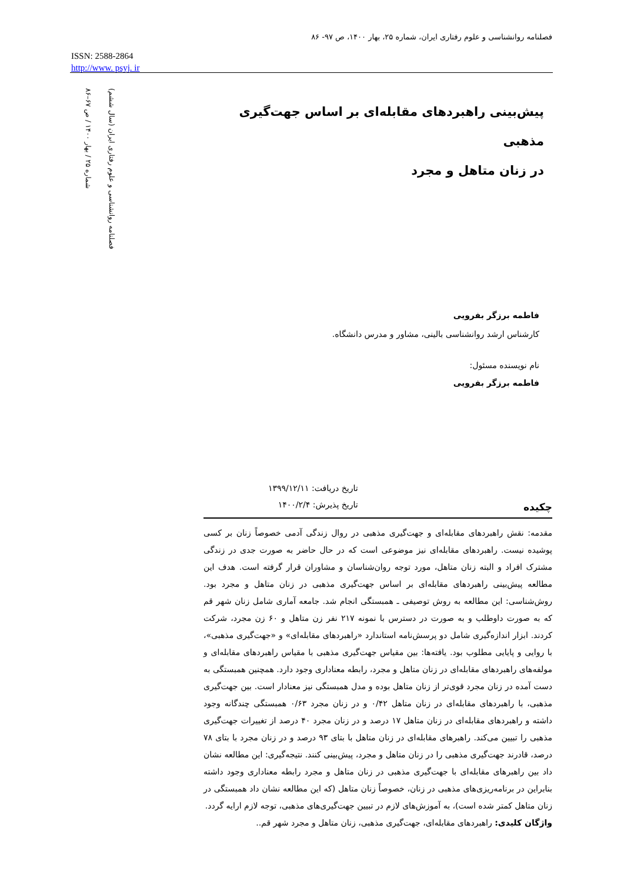فصلنامه روانشناسی و علوم رفتاری ایران، شماره ۲۵، بهار ۱۴۰۰، ص ۹۷- ۸۶
ISSN: 2588-2864
http://www. psyj. ir
فصلنامه روانشناسی و علوم رفتاری ایران (سال ششم)
شماره ۲۵ / بهار ۱۴۰۰ / ص ۶۷–۸۶
پیش‌بینی راهبردهای مقابله‌ای بر اساس جهت‌گیری مذهبی
در زنان متاهل و مجرد
فاطمه برزگر بفرویی
کارشناس ارشد روانشناسی بالینی، مشاور و مدرس دانشگاه.
نام نویسنده مسئول:
فاطمه برزگر بفرویی
چکیده
تاریخ دریافت: ۱۳۹۹/۱۲/۱۱
تاریخ پذیرش: ۱۴۰۰/۲/۴
مقدمه: نقش راهبردهای مقابله‌ای و جهت‌گیری مذهبی در روال زندگی آدمی خصوصاً زنان بر کسی پوشیده نیست. راهبردهای مقابله‌ای نیز موضوعی است که در حال حاضر به صورت جدی در زندگی مشترک افراد و البته زنان متاهل، مورد توجه روان‌شناسان و مشاوران قرار گرفته است. هدف این مطالعه پیش‌بینی راهبردهای مقابله‌ای بر اساس جهت‌گیری مذهبی در زنان متاهل و مجرد بود. روش‌شناسی: این مطالعه به روش توصیفی ـ همبستگی انجام شد. جامعه آماری شامل زنان شهر قم که به صورت داوطلب و به صورت در دسترس با نمونه ۲۱۷ نفر زن متاهل و ۶۰ زن مجرد، شرکت کردند. ابزار اندازه‌گیری شامل دو پرسش‌نامه استاندارد «راهبردهای مقابله‌ای» و «جهت‌گیری مذهبی»، با روایی و پایایی مطلوب بود. یافته‌ها: بین مقیاس جهت‌گیری مذهبی با مقیاس راهبردهای مقابله‌ای و مولفه‌های راهبردهای مقابله‌ای در زنان متاهل و مجرد، رابطه معناداری وجود دارد. همچنین همبستگی به دست آمده در زنان مجرد قوی‌تر از زنان متاهل بوده و مدل همبستگی نیز معنادار است. بین جهت‌گیری مذهبی، با راهبردهای مقابله‌ای در زنان متاهل ۰/۴۲ و در زنان مجرد ۰/۶۳ همبستگی چندگانه وجود داشته و راهبردهای مقابله‌ای در زنان متاهل ۱۷ درصد و در زنان مجرد ۴۰ درصد از تغییرات جهت‌گیری مذهبی را تبیین می‌کند. راهبرهای مقابله‌ای در زنان متاهل با بتای ۹۳ درصد و در زنان مجرد با بتای ۷۸ درصد، قادرند جهت‌گیری مذهبی را در زنان متاهل و مجرد، پیش‌بینی کنند. نتیجه‌گیری: این مطالعه نشان داد بین راهبرهای مقابله‌ای با جهت‌گیری مذهبی در زنان متاهل و مجرد رابطه معناداری وجود داشته بنابراین در برنامه‌ریزی‌های مذهبی در زنان، خصوصاً زنان متاهل (که این مطالعه نشان داد همبستگی در زنان متاهل کمتر شده است)، به آموزش‌های لازم در تبیین جهت‌گیری‌های مذهبی، توجه لازم ارایه گردد.
واژگان کلیدی: راهبردهای مقابله‌ای، جهت‌گیری مذهبی، زنان متاهل و مجرد شهر قم..